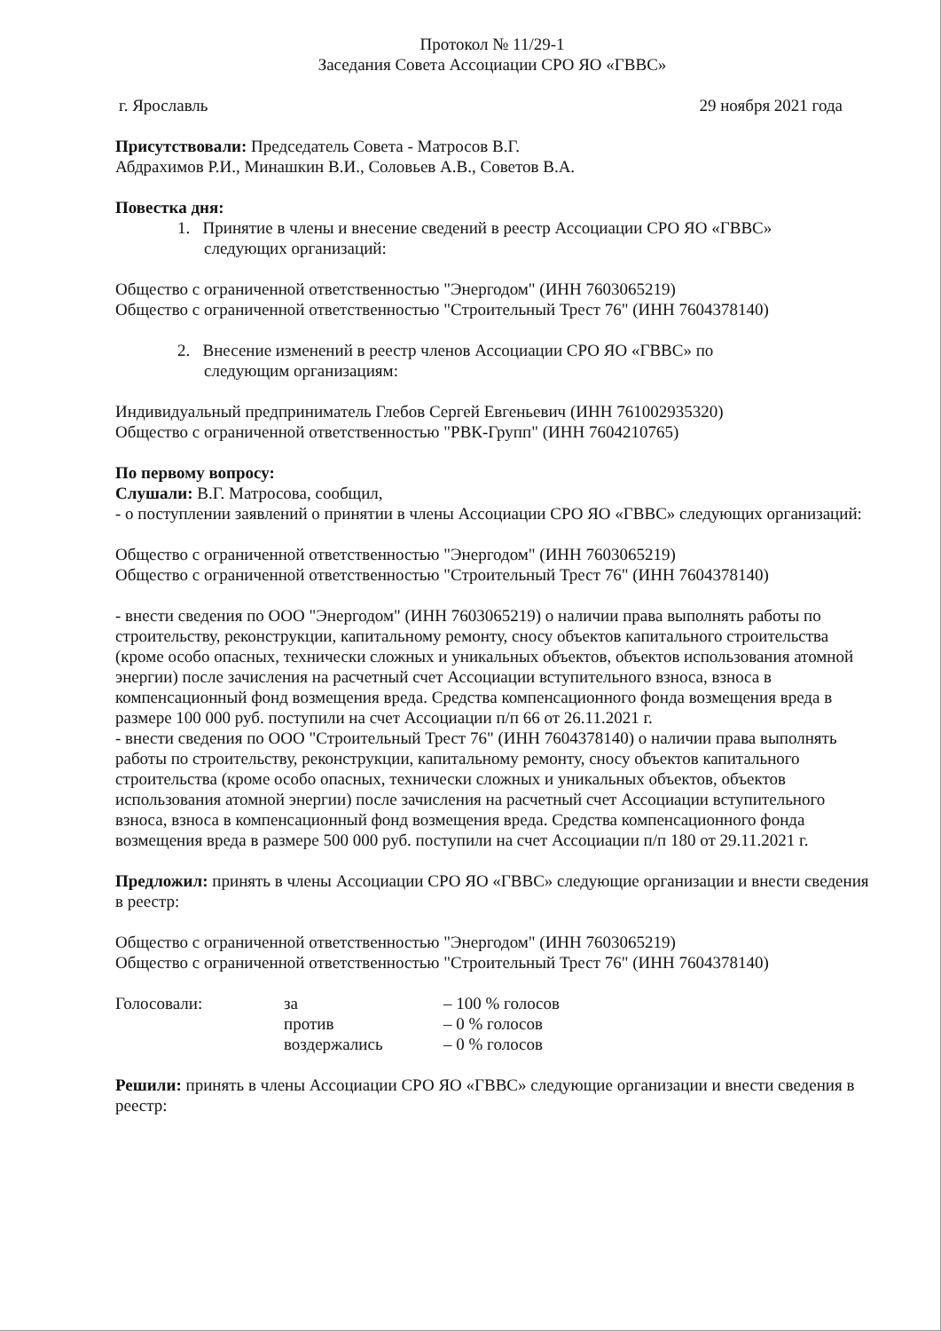Протокол № 11/29-1
Заседания Совета Ассоциации СРО ЯО «ГВВС»
г. Ярославль 29 ноября 2021 года
Присутствовали: Председатель Совета - Матросов В.Г.
Абдрахимов Р.И., Минашкин В.И., Соловьев А.В., Советов В.А.
Повестка дня:
1. Принятие в члены и внесение сведений в реестр Ассоциации СРО ЯО «ГВВС»
следующих организаций:
Общество с ограниченной ответственностью "Энергодом" (ИНН 7603065219)
Общество с ограниченной ответственностью "Строительный Трест 76" (ИНН 7604378140)
2. Внесение изменений в реестр членов Ассоциации СРО ЯО «ГВВС» по
следующим организациям:
Индивидуальный предприниматель Глебов Сергей Евгеньевич (ИНН 761002935320)
Общество с ограниченной ответственностью "РВК-Групп" (ИНН 7604210765)
По первому вопросу:
Слушали: В.Г. Матросова, сообщил,
- о поступлении заявлений о принятии в члены Ассоциации СРО ЯО «ГВВС» следующих организаций:
Общество с ограниченной ответственностью "Энергодом" (ИНН 7603065219)
Общество с ограниченной ответственностью "Строительный Трест 76" (ИНН 7604378140)
- внести сведения по ООО "Энергодом" (ИНН 7603065219) о наличии права выполнять работы по строительству, реконструкции, капитальному ремонту, сносу объектов капитального строительства (кроме особо опасных, технически сложных и уникальных объектов, объектов использования атомной энергии) после зачисления на расчетный счет Ассоциации вступительного взноса, взноса в компенсационный фонд возмещения вреда. Средства компенсационного фонда возмещения вреда в размере 100 000 руб. поступили на счет Ассоциации п/п 66 от 26.11.2021 г.
- внести сведения по ООО "Строительный Трест 76" (ИНН 7604378140) о наличии права выполнять работы по строительству, реконструкции, капитальному ремонту, сносу объектов капитального строительства (кроме особо опасных, технически сложных и уникальных объектов, объектов использования атомной энергии) после зачисления на расчетный счет Ассоциации вступительного взноса, взноса в компенсационный фонд возмещения вреда. Средства компенсационного фонда возмещения вреда в размере 500 000 руб. поступили на счет Ассоциации п/п 180 от 29.11.2021 г.
Предложил: принять в члены Ассоциации СРО ЯО «ГВВС» следующие организации и внести сведения в реестр:
Общество с ограниченной ответственностью "Энергодом" (ИНН 7603065219)
Общество с ограниченной ответственностью "Строительный Трест 76" (ИНН 7604378140)
| Голосовали: | за | – 100 % голосов |
| | против | – 0 % голосов |
| | воздержались | – 0 % голосов |
Решили: принять в члены Ассоциации СРО ЯО «ГВВС» следующие организации и внести сведения в реестр: